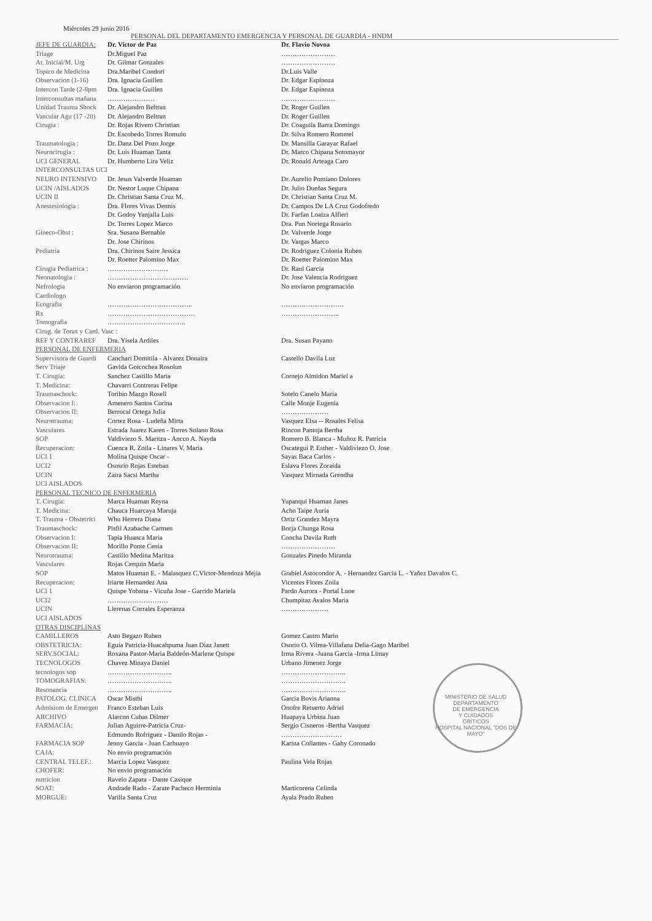Miércoles 29 junio 2016
PERSONAL DEL DEPARTAMENTO EMERGENCIA Y PERSONAL DE GUARDIA - HNDM
| JEFE DE GUARDIA: | Dr. Victor de Paz | Dr. Flavio Novoa |
| Triage | Dr.Miguel Paz | …………………… |
| At. Inicial/M. Urg | Dr. Gilmar Gonzales | …………………… |
| Topico de Medicina | Dra.Maribel Condori | Dr.Luis Valle |
| Observacion (1-16) | Dra. Ignacia Guillen | Dr. Edgar Espinoza |
| Intercon Tarde (2-8pm | Dra. Ignacia Guillen | Dr. Edgar Espinoza |
| Interconsultas mañana | ………………… | …………………… |
| Unidad Trauma Shock | Dr. Alejandro Beltran | Dr. Roger Guillen |
| Vascular Agu (17 -20) | Dr. Alejandro Beltran | Dr. Roger Guillen |
| Cirugia : | Dr. Rojas Rivero Christian | Dr. Coaguila Barra Domingo |
| | Dr. Escobedo Torres Romulo | Dr. Silva Romero Rommel |
| Traumatologia : | Dr. Danz Del Pozo Jorge | Dr. Mansilla Garayar Rafael |
| Neurocirugia : | Dr. Luis Huaman Tanta | Dr. Marco Chipana Sotomayor |
| UCI GENERAL | Dr. Humberto Lira Veliz | Dr. Ronald Arteaga Caro |
| INTERCONSULTAS UCI | | |
| NEURO INTENSIVO | Dr. Jesus Valverde Huaman | Dr. Aurelio Pomiano Dolores |
| UCIN /AISLADOS | Dr. Nestor Luque Chipana | Dr. Julio Dueñas Segura |
| UCIN II | Dr. Christian Santa Cruz M. | Dr. Christian Santa Cruz M. |
| Anestesiologia : | Dra. Flores Vivas Dennis | Dr. Campos De LA Cruz Godofredo |
| | Dr. Godoy Yanjalla Luis | Dr. Farfan Loaiza Alfieri |
| | Dr. Torres Lopez Marco | Dra. Pun Noriega Rosario |
| Gineco-Obst : | Sra. Susana Bernable | Dr. Valverde Jorge |
| | Dr. Jose Chirinos | Dr. Vargas Marco |
| Pediatria | Dra. Chirinos Saire Jessica | Dr. Rodriguez Colonia Ruben |
| | Dr. Roetter Palomino Max | Dr. Roetter Palomino Max |
| Cirugia Pediatrica : | ……………………… | Dr. Raul Garcia |
| Neonatologia : | ……………………………… | Dr. Jose Valencia Rodriguez |
| Nefrologia | No enviaron programación | No enviaron programación |
| Cardiologo | | |
| Ecografia | ……………………………….. | ………………………. |
| Rx | ………………………………… | …………………….. |
| Tomografia | …………………………….. | |
| Cirug. de Torax y Card. Vasc : | | |
| REF Y CONTRAREF | Dra. Yisela Ardiles | Dra. Susan Payano |
| PERSONAL DE ENFERMERIA | | |
| Supervisora de Guardi | Canchari Domitila - Alvarez Donaira | Castello Davila Luz |
| Serv Triaje | Gavida Goicochea Rosolun | |
| T. Cirugia: | Sanchez Castillo Maria | Cornejo Almidon Mariel a |
| T. Medicina: | Chavarri Contreras Felipe | |
| Traumaschock: | Toribio Mazgo Rosell | Sotelo Canelo Maria |
| Observacion I: | Amenero Santos Corina | Calle Monje Eugenia |
| Observacion II: | Berrocal Ortega Julia | ………………… |
| Neurotrauma: | Cortez Rosa - Ludeña Mirta | Vasquez Elsa -- Rosales Felisa |
| Vasculares | Estrada Juarez Karen - Torres Solano Rosa | Rincon Pantoja Bertha |
| SOP | Valdiviezo S. Maritza - Ancco A. Nayda | Romero B. Blanca - Muñoz R. Patricia |
| Recuperacion: | Cuenca R. Zoila - Linares V. Maria | Oscategui P. Esther - Valdiviezo O. Jose |
| UCI 1 | Molina Quispe Oscar - | Sayas Baca Carlos - |
| UCI2 | Ososrio Rojas Esteban | Eslava Flores Zoraida |
| UCIN | Zaira Sacsi Martha | Vasquez Mirnada Grendha |
| UCI AISLADOS | | |
| PERSONAL TECNICO DE ENFERMERIA | | |
| T. Cirugia: | Marca Huaman Reyna | Yupanqui Huaman Janes |
| T. Medicina: | Chauca Huarcaya Maruja | Acho Taipe Auria |
| T. Trauma - Obstetrici | Whu Herrera Diana | Ortiz Grandez Mayra |
| Traumaschock: | Pisfil Azabache Carmen | Borja Chunga Rosa |
| Observacion I: | Tapia Huanca Maria | Concha Davila Ruth |
| Observacion II: | Morillo Ponte Cenia | …………………… |
| Neurotrauma: | Castillo Medina Maritza | Gonzales Pinedo Miranda |
| Vasculares | Rojas Cerquin Maria | |
| SOP | Matos Huaman E. - Malasquez C.Victor-Mendoza Mejia | Grabiel Astocondor A. - Hernandez Garcia L. - Yañez Davalos C. |
| Recuperacion: | Iriarte Hernandez Ana | Vicentes Flores Zoila |
| UCI 1 | Quispe Yobana - Vicuña Jose - Garrido Mariela | Pardo Aurora - Portal Luoe |
| UCI2 | ……………………… | Chumpitaz Avalos Maria |
| UCIN | Llerenas Corrales Esperanza | ………………… |
| UCI AISLADOS | | |
| OTRAS DISCIPLINAS | | |
| CAMILLEROS | Asto Begazo Ruben | Gomez Castro Mario |
| OBSTETRICIA: | Eguia Patricia-Huacahpuma Juan Diaz Janett | Osorio O. Vilma-Villafana Delia-Gago Maribel |
| SERV.SOCIAL: | Roxana Pastor-Maria Baldeón-Marlene Quispe | Irma Rivera -Juana Garcia -Irma Limay |
| TECNOLOGOS | Chavez Minaya Daniel | Urbano Jimenez Jorge |
| tecnologos sop | ……………………….. | ……………………….. |
| TOMOGRAFIAS: | ……………………….. | ……………………….. |
| Resonancia | ……………………….. | ……………………….. |
| PATOLOG. CLINICA | Oscar Misthi | Garcia Bovis Arianna |
| Admisiom de Emergen | Franco Esteban Luis | Onofre Retuerto Adriel |
| ARCHIVO | Alarcon Cubas Dilmer | Huapaya Urbina Juan |
| FARMACIA: | Julian Aguirre-Patricia Cruz- | Sergio Cisneros -Bertha Vasquez |
| | Edmundo Rofriguez - Danilo Rojas - | ……………………… |
| FARMACIA SOP | Jenny Garcia - Juan Carhuayo | Karina Collantes - Gaby Coronado |
| CAJA: | No envio programación | |
| CENTRAL TELEF.: | Marcia Lopez Vasquez | Paulina Vela Rojas |
| CHOFER: | No envio programación | |
| nutricion | Ravelo Zapata - Dante Casique | |
| SOAT: | Andrade Rado - Zarate Pacheco Herminia | Marticorena Celinda |
| MORGUE: | Varilla Santa Cruz | Ayala Prado Ruben |
MINISTERIO DE SALUD
DEPARTAMENTO
DE EMERGENCIA
Y CUIDADOS
CRÍTICOS
HOSPITAL NACIONAL "DOS DE MAYO"